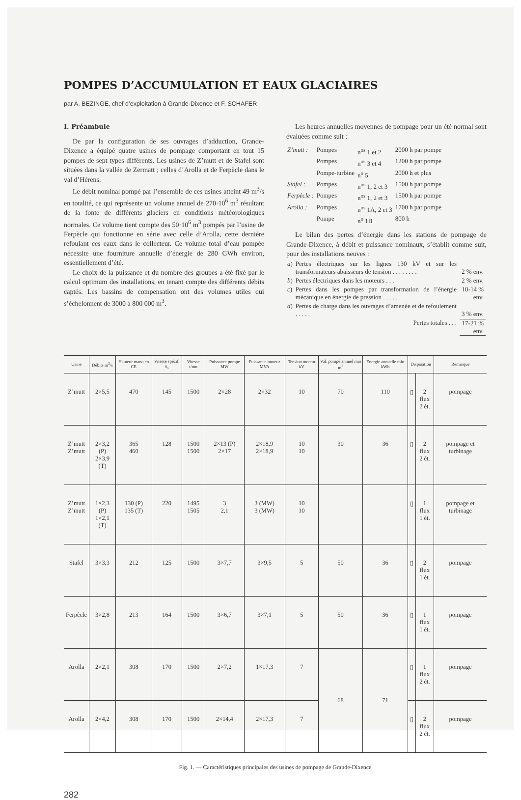POMPES D’ACCUMULATION ET EAUX GLACIAIRES
par A. BEZINGE, chef d’exploitation à Grande-Dixence et F. SCHAFER
I. Préambule
De par la configuration de ses ouvrages d’adduction, Grande-Dixence a équipé quatre usines de pompage comportant en tout 15 pompes de sept types différents. Les usines de Z’mutt et de Stafel sont situées dans la vallée de Zermatt ; celles d’Arolla et de Ferpècle dans le val d’Hérens.
Le débit nominal pompé par l’ensemble de ces usines atteint 49 m<sup>3</sup>/s en totalité, ce qui représente un volume annuel de 270·10<sup>6</sup> m<sup>3</sup> résultant de la fonte de différents glaciers en conditions météorologiques normales. Ce volume tient compte des 50·10<sup>6</sup> m<sup>3</sup> pompés par l’usine de Ferpècle qui fonctionne en série avec celle d’Arolla, cette dernière refoulant ces eaux dans le collecteur. Ce volume total d’eau pompée nécessite une fourniture annuelle d’énergie de 280 GWh environ, essentiellement d’été.
Le choix de la puissance et du nombre des groupes a été fixé par le calcul optimum des installations, en tenant compte des différents débits captés. Les bassins de compensation ont des volumes utiles qui s’échelonnent de 3000 à 800 000 m<sup>3</sup>.
Les heures annuelles moyennes de pompage pour un été normal sont évaluées comme suit :
| Z’mutt : | Pompes | n<sup>os</sup> 1 et 2 | 2000 h par pompe |
| | Pompes | n<sup>os</sup> 3 et 4 | 1200 h par pompe |
| | Pompe-turbine | n<sup>o</sup> 5 | 2000 h et plus |
| Stafel : | Pompes | n<sup>os</sup> 1, 2 et 3 | 1500 h par pompe |
| Ferpècle : | Pompes | n<sup>os</sup> 1, 2 et 3 | 1500 h par pompe |
| Arolla : | Pompes | n<sup>os</sup> 1A, 2 et 3 | 1700 h par pompe |
| | Pompe | n<sup>o</sup> 1B | 800 h |
Le bilan des pertes d’énergie dans les stations de pompage de Grande-Dixence, à débit et puissance nominaux, s’établit comme suit, pour des installations neuves :
| a ) | Pertes électriques sur les lignes 130 kV et sur les transformateurs abaisseurs de tension . . . . . . . . | 2 % env. |
| b ) | Pertes électriques dans les moteurs . . . | 2 % env. |
| c ) | Pertes dans les pompes par transformation de l’énergie mécanique en énergie de pression . . . . . . | 10-14 % env. |
| d ) | Pertes de charge dans les ouvrages d’amenée et de refoulement . . . . . | 3 % env. |
| | Pertes totales . . . | 17-21 % env. |
| Usine | Débits m<sup>3</sup>/s | Hauteur mano en CE | Vitesse spécif. n<sub>s</sub> | Vitesse t/mn | Puissance pompe MW | Puissance moteur MVA | Tension moteur kV | Vol. pompé annuel mio m<sup>3</sup> | Energie annuelle mio kWh | Disposition | | Remarque |
| --- | --- | --- | --- | --- | --- | --- | --- | --- | --- | --- | --- | --- |
| Z’mutt | 2×5,5 | 470 | 145 | 1500 | 2×28 | 2×32 | 10 | 70 | 110 | ▯ | 2 flux 2 ét. | pompage |
| Z’mutt Z’mutt | 2×3,2 (P) 2×3,9 (T) | 365 460 | 128 | 1500 1500 | 2×13 (P) 2×17 | 2×18,9 2×18,9 | 10 10 | 30 | 36 | ▯ | 2 flux 2 ét. | pompage et turbinage |
| Z’mutt Z’mutt | 1×2,3 (P) 1×2,1 (T) | 130 (P) 135 (T) | 220 | 1495 1505 | 3 2,1 | 3 (MW) 3 (MW) | 10 10 | | | ▯ | 1 flux 1 ét. | pompage et turbinage |
| Stafel | 3×3,3 | 212 | 125 | 1500 | 3×7,7 | 3×9,5 | 5 | 50 | 36 | ▯ | 2 flux 1 ét. | pompage |
| Ferpècle | 3×2,8 | 213 | 164 | 1500 | 3×6,7 | 3×7,1 | 5 | 50 | 36 | ▯ | 1 flux 1 ét. | pompage |
| Arolla | 2×2,1 | 308 | 170 | 1500 | 2×7,2 | 1×17,3 | 7 | 68 | 71 | ▯ | 1 flux 2 ét. | pompage |
| Arolla | 2×4,2 | 308 | 170 | 1500 | 2×14,4 | 2×17,3 | 7 | | | ▯ | 2 flux 2 ét. | pompage |
Fig. 1. — Caractéristiques principales des usines de pompage de Grande-Dixence
282